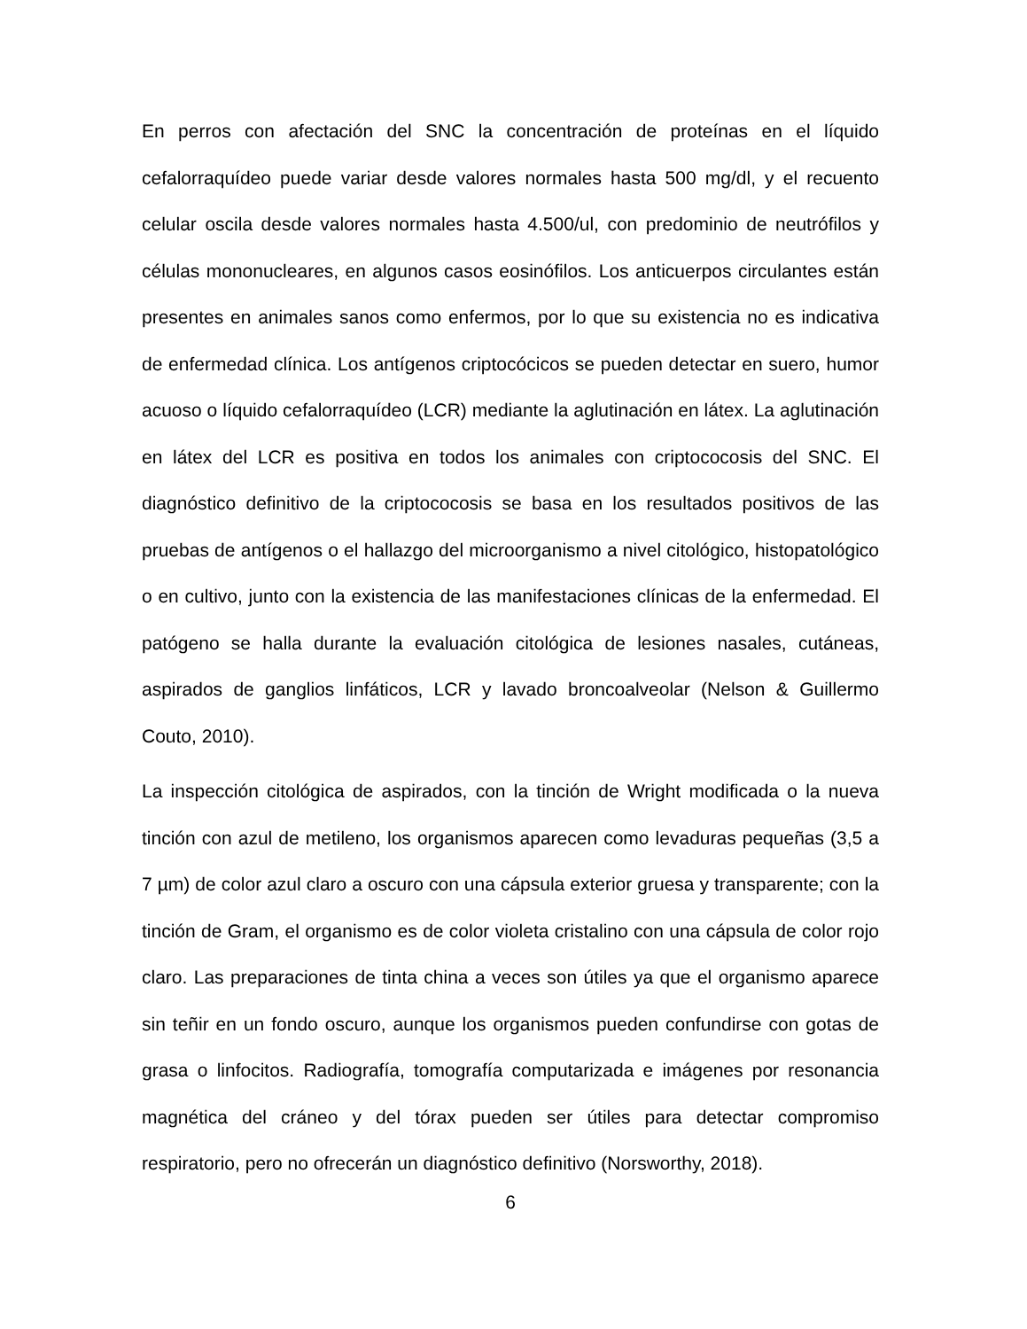En perros con afectación del SNC la concentración de proteínas en el líquido cefalorraquídeo puede variar desde valores normales hasta 500 mg/dl, y el recuento celular oscila desde valores normales hasta 4.500/ul, con predominio de neutrófilos y células mononucleares, en algunos casos eosinófilos. Los anticuerpos circulantes están presentes en animales sanos como enfermos, por lo que su existencia no es indicativa de enfermedad clínica. Los antígenos criptocócicos se pueden detectar en suero, humor acuoso o líquido cefalorraquídeo (LCR) mediante la aglutinación en látex. La aglutinación en látex del LCR es positiva en todos los animales con criptococosis del SNC. El diagnóstico definitivo de la criptococosis se basa en los resultados positivos de las pruebas de antígenos o el hallazgo del microorganismo a nivel citológico, histopatológico o en cultivo, junto con la existencia de las manifestaciones clínicas de la enfermedad. El patógeno se halla durante la evaluación citológica de lesiones nasales, cutáneas, aspirados de ganglios linfáticos, LCR y lavado broncoalveolar (Nelson & Guillermo Couto, 2010).
La inspección citológica de aspirados, con la tinción de Wright modificada o la nueva tinción con azul de metileno, los organismos aparecen como levaduras pequeñas (3,5 a 7 µm) de color azul claro a oscuro con una cápsula exterior gruesa y transparente; con la tinción de Gram, el organismo es de color violeta cristalino con una cápsula de color rojo claro. Las preparaciones de tinta china a veces son útiles ya que el organismo aparece sin teñir en un fondo oscuro, aunque los organismos pueden confundirse con gotas de grasa o linfocitos. Radiografía, tomografía computarizada e imágenes por resonancia magnética del cráneo y del tórax pueden ser útiles para detectar compromiso respiratorio, pero no ofrecerán un diagnóstico definitivo (Norsworthy, 2018).
6